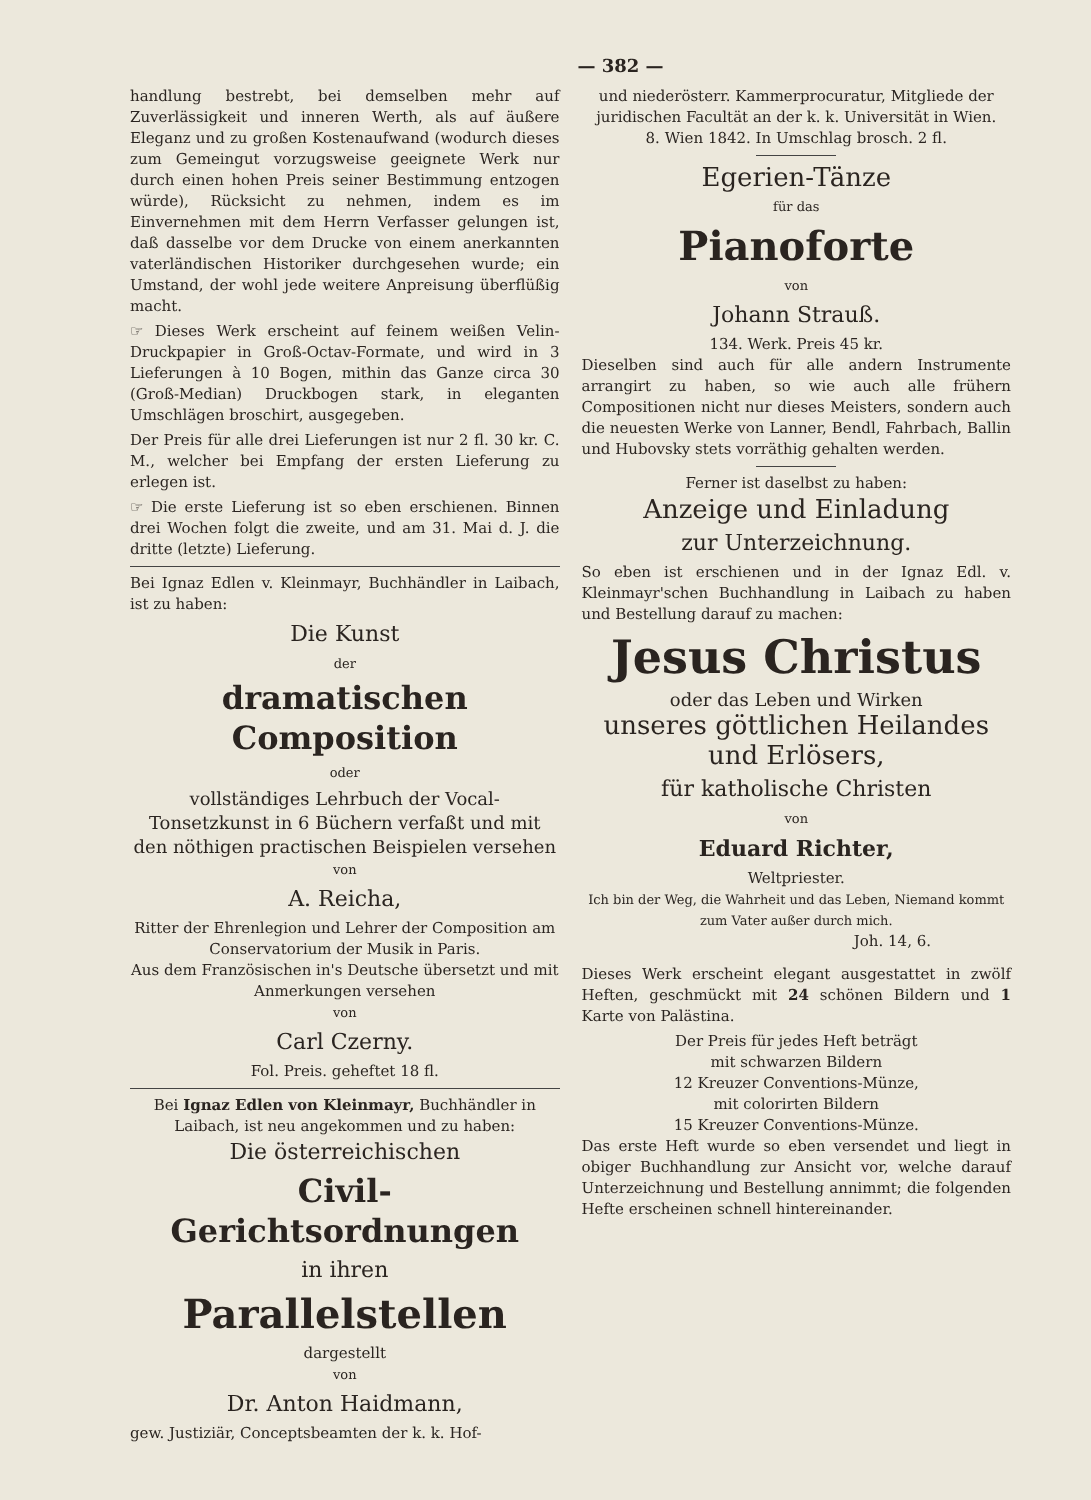— 382 —
handlung bestrebt, bei demselben mehr auf Zuverlässigkeit und inneren Werth, als auf äußere Eleganz und zu großen Kostenaufwand (wodurch dieses zum Gemeingut vorzugsweise geeignete Werk nur durch einen hohen Preis seiner Bestimmung entzogen würde), Rücksicht zu nehmen, indem es im Einvernehmen mit dem Herrn Verfasser gelungen ist, daß dasselbe vor dem Drucke von einem anerkannten vaterländischen Historiker durchgesehen wurde; ein Umstand, der wohl jede weitere Anpreisung überflüßig macht.
☞ Dieses Werk erscheint auf feinem weißen Velin-Druckpapier in Groß-Octav-Formate, und wird in 3 Lieferungen à 10 Bogen, mithin das Ganze circa 30 (Groß-Median) Druckbogen stark, in eleganten Umschlägen broschirt, ausgegeben.
Der Preis für alle drei Lieferungen ist nur 2 fl. 30 kr. C. M., welcher bei Empfang der ersten Lieferung zu erlegen ist.
☞ Die erste Lieferung ist so eben erschienen. Binnen drei Wochen folgt die zweite, und am 31. Mai d. J. die dritte (letzte) Lieferung.
Bei Ignaz Edlen v. Kleinmayr, Buchhändler in Laibach, ist zu haben:
Die Kunst
der
dramatischen Composition
oder
vollständiges Lehrbuch der Vocal-Tonsetzkunst in 6 Büchern verfaßt und mit den nöthigen practischen Beispielen versehen
von
A. Reicha,
Ritter der Ehrenlegion und Lehrer der Composition am Conservatorium der Musik in Paris.
Aus dem Französischen in's Deutsche übersetzt und mit Anmerkungen versehen
von
Carl Czerny.
Fol. Preis. geheftet 18 fl.
Bei Ignaz Edlen von Kleinmayr, Buchhändler in Laibach, ist neu angekommen und zu haben:
Die österreichischen
Civil-Gerichtsordnungen
in ihren
Parallelstellen
dargestellt
von
Dr. Anton Haidmann,
gew. Justiziär, Conceptsbeamten der k. k. Hof-
und niederösterr. Kammerprocuratur, Mitgliede der juridischen Facultät an der k. k. Universität in Wien.
8. Wien 1842. In Umschlag brosch. 2 fl.
Egerien-Tänze
für das
Pianoforte
von
Johann Strauß.
134. Werk. Preis 45 kr.
Dieselben sind auch für alle andern Instrumente arrangirt zu haben, so wie auch alle frühern Compositionen nicht nur dieses Meisters, sondern auch die neuesten Werke von Lanner, Bendl, Fahrbach, Ballin und Hubovsky stets vorräthig gehalten werden.
Ferner ist daselbst zu haben:
Anzeige und Einladung
zur Unterzeichnung.
So eben ist erschienen und in der Ignaz Edl. v. Kleinmayr'schen Buchhandlung in Laibach zu haben und Bestellung darauf zu machen:
Jesus Christus
oder das Leben und Wirken
unseres göttlichen Heilandes und Erlösers,
für katholische Christen
von
Eduard Richter,
Weltpriester.
Ich bin der Weg, die Wahrheit und das Leben, Niemand kommt zum Vater außer durch mich.
Joh. 14, 6.
Dieses Werk erscheint elegant ausgestattet in zwölf Heften, geschmückt mit 24 schönen Bildern und 1 Karte von Palästina.
Der Preis für jedes Heft beträgt
mit schwarzen Bildern
12 Kreuzer Conventions-Münze,
mit colorirten Bildern
15 Kreuzer Conventions-Münze.
Das erste Heft wurde so eben versendet und liegt in obiger Buchhandlung zur Ansicht vor, welche darauf Unterzeichnung und Bestellung annimmt; die folgenden Hefte erscheinen schnell hintereinander.